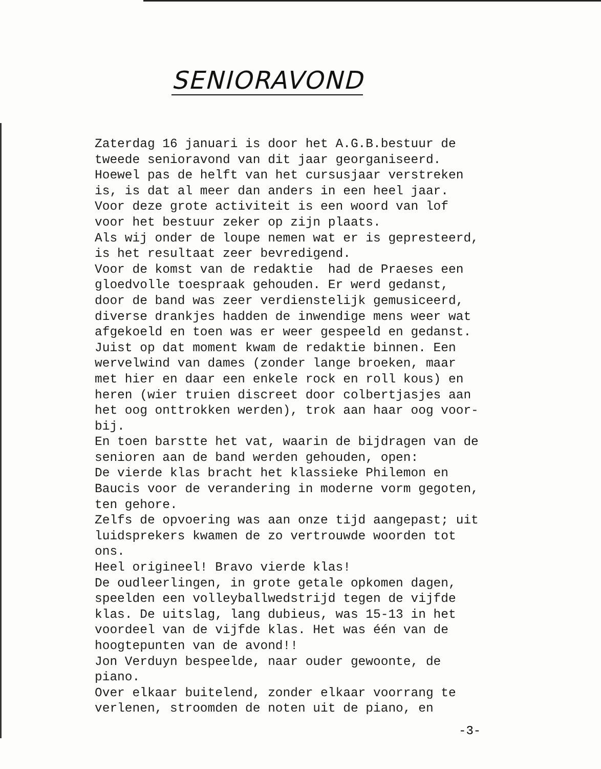SENIORAVOND
Zaterdag 16 januari is door het A.G.B.bestuur de tweede senioravond van dit jaar georganiseerd. Hoewel pas de helft van het cursusjaar verstreken is, is dat al meer dan anders in een heel jaar. Voor deze grote activiteit is een woord van lof voor het bestuur zeker op zijn plaats. Als wij onder de loupe nemen wat er is gepresteerd, is het resultaat zeer bevredigend. Voor de komst van de redaktie had de Praeses een gloedvolle toespraak gehouden. Er werd gedanst, door de band was zeer verdienstelijk gemusiceerd, diverse drankjes hadden de inwendige mens weer wat afgekoeld en toen was er weer gespeeld en gedanst. Juist op dat moment kwam de redaktie binnen. Een wervelwind van dames (zonder lange broeken, maar met hier en daar een enkele rock en roll kous) en heren (wier truien discreet door colbertjasjes aan het oog onttrokken werden), trok aan haar oog voor- bij. En toen barstte het vat, waarin de bijdragen van de senioren aan de band werden gehouden, open: De vierde klas bracht het klassieke Philemon en Baucis voor de verandering in moderne vorm gegoten, ten gehore. Zelfs de opvoering was aan onze tijd aangepast; uit luidsprekers kwamen de zo vertrouwde woorden tot ons. Heel origineel! Bravo vierde klas! De oudleerlingen, in grote getale opkomen dagen, speelden een volleyballwedstrijd tegen de vijfde klas. De uitslag, lang dubieus, was 15-13 in het voordeel van de vijfde klas. Het was één van de hoogtepunten van de avond!! Jon Verduyn bespeelde, naar ouder gewoonte, de piano. Over elkaar buitelend, zonder elkaar voorrang te verlenen, stroomden de noten uit de piano, en
-3-